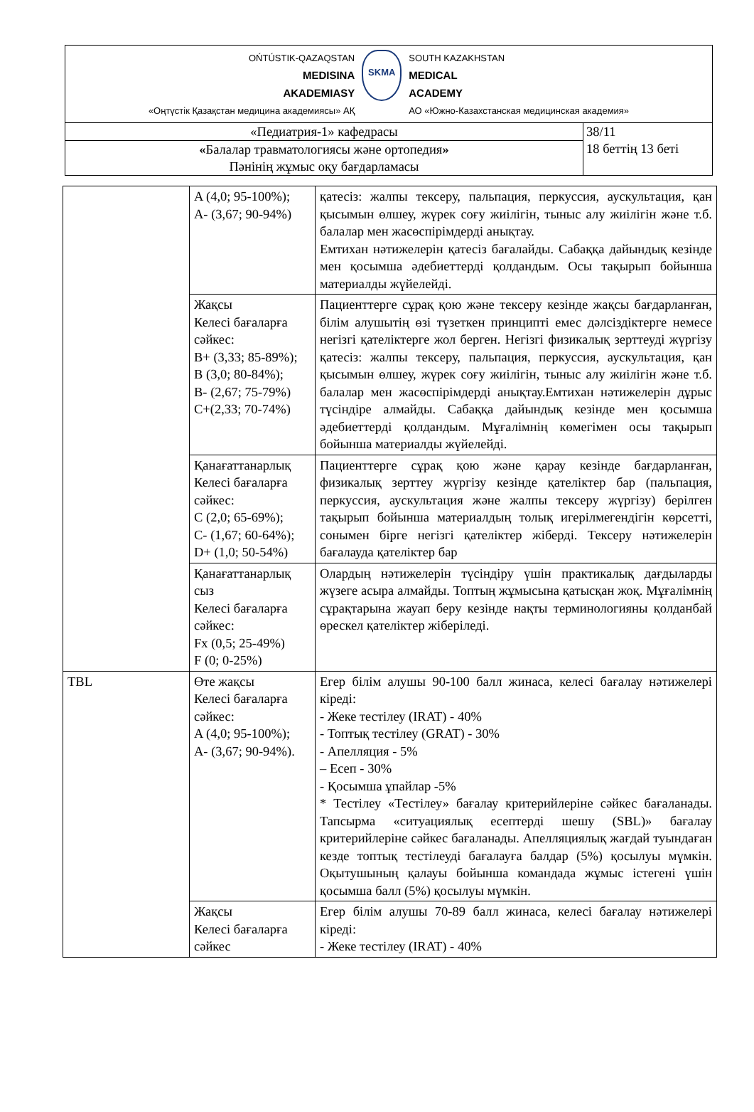| OŃTÚSTIK-QAZAQSTAN MEDISINA AKADEMIASY «Оңтүстік Қазақстан медицина академиясы» АҚ SKMA SOUTH KAZAKHSTAN MEDICAL ACADEMY АО «Южно-Казахстанская медицинская академия» | |
| «Педиатрия-1» кафедрасы | 38/11 18 беттің 13 беті |
| « Балалар травматологиясы және ортопедия » Пәнінің жұмыс оқу бағдарламасы | |
| | A (4,0; 95-100%); A- (3,67; 90-94%) | қатесіз: жалпы тексеру, пальпация, перкуссия, аускультация, қан қысымын өлшеу, жүрек соғу жиілігін, тыныс алу жиілігін және т.б. балалар мен жасөспірімдерді анықтау. Емтихан нәтижелерін қатесіз бағалайды. Сабаққа дайындық кезінде мен қосымша әдебиеттерді қолдандым. Осы тақырып бойынша материалды жүйелейді. |
| | Жақсы Келесі бағаларға сәйкес: B+ (3,33; 85-89%); B (3,0; 80-84%); B- (2,67; 75-79%) C+(2,33; 70-74%) | Пациенттерге сұрақ қою және тексеру кезінде жақсы бағдарланған, білім алушытің өзі түзеткен принципті емес дәлсіздіктерге немесе негізгі қателіктерге жол берген. Негізгі физикалық зерттеуді жүргізу қатесіз: жалпы тексеру, пальпация, перкуссия, аускультация, қан қысымын өлшеу, жүрек соғу жиілігін, тыныс алу жиілігін және т.б. балалар мен жасөспірімдерді анықтау.Емтихан нәтижелерін дұрыс түсіндіре алмайды. Сабаққа дайындық кезінде мен қосымша әдебиеттерді қолдандым. Мұғалімнің көмегімен осы тақырып бойынша материалды жүйелейді. |
| | Қанағаттанарлық Келесі бағаларға сәйкес: C (2,0; 65-69%); C- (1,67; 60-64%); D+ (1,0; 50-54%) | Пациенттерге сұрақ қою және қарау кезінде бағдарланған, физикалық зерттеу жүргізу кезінде қателіктер бар (пальпация, перкуссия, аускультация және жалпы тексеру жүргізу) берілген тақырып бойынша материалдың толық игерілмегендігін көрсетті, сонымен бірге негізгі қателіктер жіберді. Тексеру нәтижелерін бағалауда қателіктер бар |
| | Қанағаттанарлық сыз Келесі бағаларға сәйкес: Fx (0,5; 25-49%) F (0; 0-25%) | Олардың нәтижелерін түсіндіру үшін практикалық дағдыларды жүзеге асыра алмайды. Топтың жұмысына қатысқан жоқ. Мұғалімнің сұрақтарына жауап беру кезінде нақты терминологияны қолданбай өрескел қателіктер жіберіледі. |
| TBL | Өте жақсы Келесі бағаларға сәйкес: A (4,0; 95-100%); A- (3,67; 90-94%). | Егер білім алушы 90-100 балл жинаса, келесі бағалау нәтижелері кіреді: - Жеке тестілеу (IRAT) - 40% - Топтық тестілеу (GRAT) - 30% - Апелляция - 5% – Есеп - 30% - Қосымша ұпайлар -5% * Тестілеу «Тестілеу» бағалау критерийлеріне сәйкес бағаланады. Тапсырма «ситуациялық есептерді шешу (SBL)» бағалау критерийлеріне сәйкес бағаланады. Апелляциялық жағдай туындаған кезде топтық тестілеуді бағалауға балдар (5%) қосылуы мүмкін. Оқытушының қалауы бойынша командада жұмыс істегені үшін қосымша балл (5%) қосылуы мүмкін. |
| | Жақсы Келесі бағаларға сәйкес | Егер білім алушы 70-89 балл жинаса, келесі бағалау нәтижелері кіреді: - Жеке тестілеу (IRAT) - 40% |